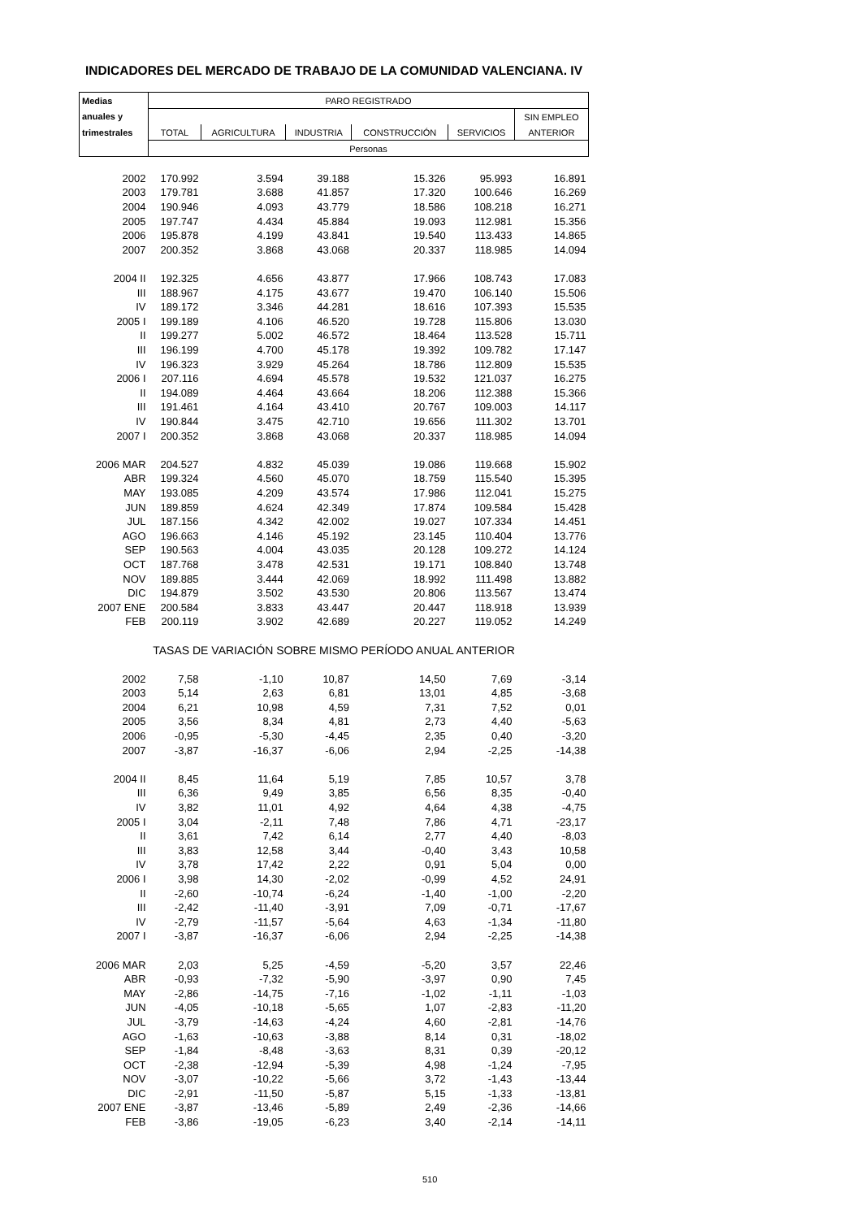INDICADORES DEL MERCADO DE TRABAJO DE LA COMUNIDAD VALENCIANA. IV
| Medias | PARO REGISTRADO | | | | | |
| --- | --- | --- | --- | --- | --- | --- |
| anuales y | | | | | | SIN EMPLEO |
| trimestrales | TOTAL | AGRICULTURA | INDUSTRIA | CONSTRUCCIÓN | SERVICIOS | ANTERIOR |
| | Personas | | | | | |
| 2002 | 170.992 | 3.594 | 39.188 | 15.326 | 95.993 | 16.891 |
| 2003 | 179.781 | 3.688 | 41.857 | 17.320 | 100.646 | 16.269 |
| 2004 | 190.946 | 4.093 | 43.779 | 18.586 | 108.218 | 16.271 |
| 2005 | 197.747 | 4.434 | 45.884 | 19.093 | 112.981 | 15.356 |
| 2006 | 195.878 | 4.199 | 43.841 | 19.540 | 113.433 | 14.865 |
| 2007 | 200.352 | 3.868 | 43.068 | 20.337 | 118.985 | 14.094 |
| 2004 II | 192.325 | 4.656 | 43.877 | 17.966 | 108.743 | 17.083 |
| III | 188.967 | 4.175 | 43.677 | 19.470 | 106.140 | 15.506 |
| IV | 189.172 | 3.346 | 44.281 | 18.616 | 107.393 | 15.535 |
| 2005 I | 199.189 | 4.106 | 46.520 | 19.728 | 115.806 | 13.030 |
| II | 199.277 | 5.002 | 46.572 | 18.464 | 113.528 | 15.711 |
| III | 196.199 | 4.700 | 45.178 | 19.392 | 109.782 | 17.147 |
| IV | 196.323 | 3.929 | 45.264 | 18.786 | 112.809 | 15.535 |
| 2006 I | 207.116 | 4.694 | 45.578 | 19.532 | 121.037 | 16.275 |
| II | 194.089 | 4.464 | 43.664 | 18.206 | 112.388 | 15.366 |
| III | 191.461 | 4.164 | 43.410 | 20.767 | 109.003 | 14.117 |
| IV | 190.844 | 3.475 | 42.710 | 19.656 | 111.302 | 13.701 |
| 2007 I | 200.352 | 3.868 | 43.068 | 20.337 | 118.985 | 14.094 |
| 2006 MAR | 204.527 | 4.832 | 45.039 | 19.086 | 119.668 | 15.902 |
| ABR | 199.324 | 4.560 | 45.070 | 18.759 | 115.540 | 15.395 |
| MAY | 193.085 | 4.209 | 43.574 | 17.986 | 112.041 | 15.275 |
| JUN | 189.859 | 4.624 | 42.349 | 17.874 | 109.584 | 15.428 |
| JUL | 187.156 | 4.342 | 42.002 | 19.027 | 107.334 | 14.451 |
| AGO | 196.663 | 4.146 | 45.192 | 23.145 | 110.404 | 13.776 |
| SEP | 190.563 | 4.004 | 43.035 | 20.128 | 109.272 | 14.124 |
| OCT | 187.768 | 3.478 | 42.531 | 19.171 | 108.840 | 13.748 |
| NOV | 189.885 | 3.444 | 42.069 | 18.992 | 111.498 | 13.882 |
| DIC | 194.879 | 3.502 | 43.530 | 20.806 | 113.567 | 13.474 |
| 2007 ENE | 200.584 | 3.833 | 43.447 | 20.447 | 118.918 | 13.939 |
| FEB | 200.119 | 3.902 | 42.689 | 20.227 | 119.052 | 14.249 |
| TASAS DE VARIACIÓN SOBRE MISMO PERÍODO ANUAL ANTERIOR | | | | | | |
| 2002 | 7,58 | -1,10 | 10,87 | 14,50 | 7,69 | -3,14 |
| 2003 | 5,14 | 2,63 | 6,81 | 13,01 | 4,85 | -3,68 |
| 2004 | 6,21 | 10,98 | 4,59 | 7,31 | 7,52 | 0,01 |
| 2005 | 3,56 | 8,34 | 4,81 | 2,73 | 4,40 | -5,63 |
| 2006 | -0,95 | -5,30 | -4,45 | 2,35 | 0,40 | -3,20 |
| 2007 | -3,87 | -16,37 | -6,06 | 2,94 | -2,25 | -14,38 |
| 2004 II | 8,45 | 11,64 | 5,19 | 7,85 | 10,57 | 3,78 |
| III | 6,36 | 9,49 | 3,85 | 6,56 | 8,35 | -0,40 |
| IV | 3,82 | 11,01 | 4,92 | 4,64 | 4,38 | -4,75 |
| 2005 I | 3,04 | -2,11 | 7,48 | 7,86 | 4,71 | -23,17 |
| II | 3,61 | 7,42 | 6,14 | 2,77 | 4,40 | -8,03 |
| III | 3,83 | 12,58 | 3,44 | -0,40 | 3,43 | 10,58 |
| IV | 3,78 | 17,42 | 2,22 | 0,91 | 5,04 | 0,00 |
| 2006 I | 3,98 | 14,30 | -2,02 | -0,99 | 4,52 | 24,91 |
| II | -2,60 | -10,74 | -6,24 | -1,40 | -1,00 | -2,20 |
| III | -2,42 | -11,40 | -3,91 | 7,09 | -0,71 | -17,67 |
| IV | -2,79 | -11,57 | -5,64 | 4,63 | -1,34 | -11,80 |
| 2007 I | -3,87 | -16,37 | -6,06 | 2,94 | -2,25 | -14,38 |
| 2006 MAR | 2,03 | 5,25 | -4,59 | -5,20 | 3,57 | 22,46 |
| ABR | -0,93 | -7,32 | -5,90 | -3,97 | 0,90 | 7,45 |
| MAY | -2,86 | -14,75 | -7,16 | -1,02 | -1,11 | -1,03 |
| JUN | -4,05 | -10,18 | -5,65 | 1,07 | -2,83 | -11,20 |
| JUL | -3,79 | -14,63 | -4,24 | 4,60 | -2,81 | -14,76 |
| AGO | -1,63 | -10,63 | -3,88 | 8,14 | 0,31 | -18,02 |
| SEP | -1,84 | -8,48 | -3,63 | 8,31 | 0,39 | -20,12 |
| OCT | -2,38 | -12,94 | -5,39 | 4,98 | -1,24 | -7,95 |
| NOV | -3,07 | -10,22 | -5,66 | 3,72 | -1,43 | -13,44 |
| DIC | -2,91 | -11,50 | -5,87 | 5,15 | -1,33 | -13,81 |
| 2007 ENE | -3,87 | -13,46 | -5,89 | 2,49 | -2,36 | -14,66 |
| FEB | -3,86 | -19,05 | -6,23 | 3,40 | -2,14 | -14,11 |
510